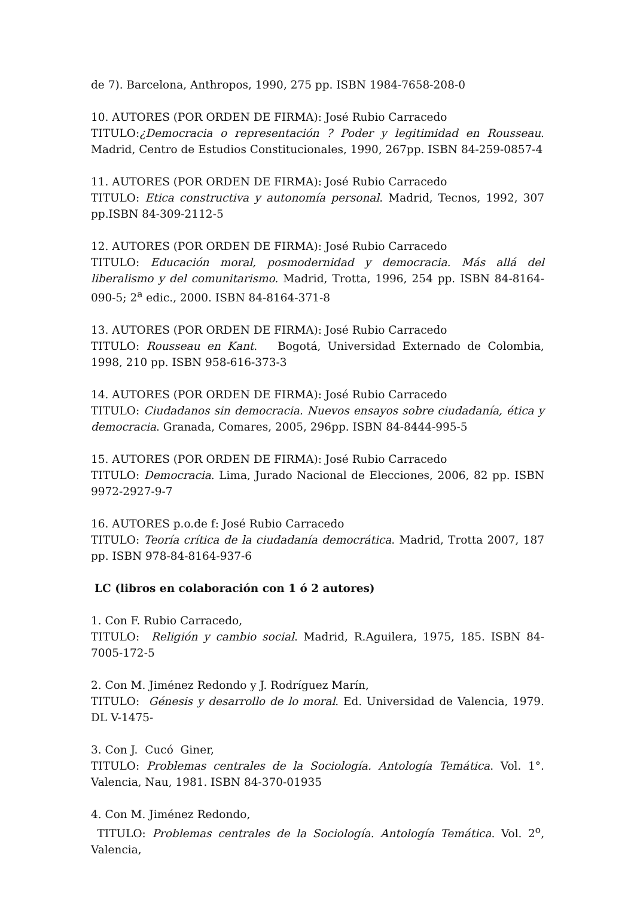de 7). Barcelona, Anthropos, 1990, 275 pp. ISBN 1984-7658-208-0
10. AUTORES (POR ORDEN DE FIRMA): José Rubio Carracedo
TITULO:¿Democracia o representación ? Poder y legitimidad en Rousseau. Madrid, Centro de Estudios Constitucionales, 1990, 267pp. ISBN 84-259-0857-4
11. AUTORES (POR ORDEN DE FIRMA): José Rubio Carracedo
TITULO: Etica constructiva y autonomía personal. Madrid, Tecnos, 1992, 307 pp.ISBN 84-309-2112-5
12. AUTORES (POR ORDEN DE FIRMA): José Rubio Carracedo
TITULO: Educación moral, posmodernidad y democracia. Más allá del liberalismo y del comunitarismo. Madrid, Trotta, 1996, 254 pp. ISBN 84-8164-090-5; 2<sup>a</sup> edic., 2000. ISBN 84-8164-371-8
13. AUTORES (POR ORDEN DE FIRMA): José Rubio Carracedo
TITULO: Rousseau en Kant. Bogotá, Universidad Externado de Colombia, 1998, 210 pp. ISBN 958-616-373-3
14. AUTORES (POR ORDEN DE FIRMA): José Rubio Carracedo
TITULO: Ciudadanos sin democracia. Nuevos ensayos sobre ciudadanía, ética y democracia. Granada, Comares, 2005, 296pp. ISBN 84-8444-995-5
15. AUTORES (POR ORDEN DE FIRMA): José Rubio Carracedo
TITULO: Democracia. Lima, Jurado Nacional de Elecciones, 2006, 82 pp. ISBN 9972-2927-9-7
16. AUTORES p.o.de f: José Rubio Carracedo
TITULO: Teoría crítica de la ciudadanía democrática. Madrid, Trotta 2007, 187 pp. ISBN 978-84-8164-937-6
LC (libros en colaboración con 1 ó 2 autores)
1. Con F. Rubio Carracedo,
TITULO: Religión y cambio social. Madrid, R.Aguilera, 1975, 185. ISBN 84-7005-172-5
2. Con M. Jiménez Redondo y J. Rodríguez Marín,
TITULO: Génesis y desarrollo de lo moral. Ed. Universidad de Valencia, 1979. DL V-1475-
3. Con J. Cucó Giner,
TITULO: Problemas centrales de la Sociología. Antología Temática. Vol. 1°. Valencia, Nau, 1981. ISBN 84-370-01935
4. Con M. Jiménez Redondo,
TITULO: Problemas centrales de la Sociología. Antología Temática. Vol. 2<sup>o</sup>, Valencia,